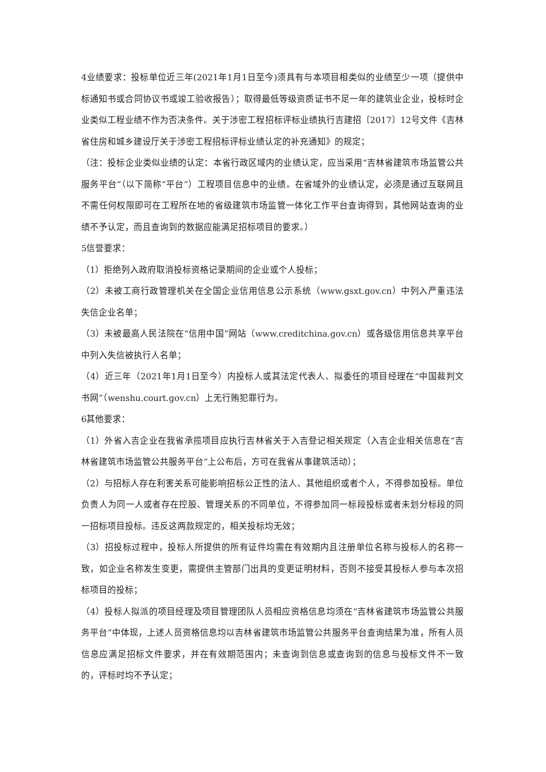4业绩要求：投标单位近三年(2021年1月1日至今)须具有与本项目相类似的业绩至少一项（提供中标通知书或合同协议书或竣工验收报告）；取得最低等级资质证书不足一年的建筑业企业，投标时企业类似工程业绩不作为否决条件。关于涉密工程招标评标业绩执行吉建招〔2017〕12号文件《吉林省住房和城乡建设厅关于涉密工程招标评标业绩认定的补充通知》的规定；
（注：投标企业类似业绩的认定：本省行政区域内的业绩认定，应当采用“吉林省建筑市场监管公共服务平台”（以下简称“平台”）工程项目信息中的业绩。在省域外的业绩认定，必须是通过互联网且不需任何权限即可在工程所在地的省级建筑市场监管一体化工作平台查询得到，其他网站查询的业绩不予认定，而且查询到的数据应能满足招标项目的要求。）
5信誉要求：
（1）拒绝列入政府取消投标资格记录期间的企业或个人投标；
（2）未被工商行政管理机关在全国企业信用信息公示系统（www.gsxt.gov.cn）中列入严重违法失信企业名单；
（3）未被最高人民法院在“信用中国”网站（www.creditchina.gov.cn）或各级信用信息共享平台中列入失信被执行人名单；
（4）近三年（2021年1月1日至今）内投标人或其法定代表人、拟委任的项目经理在“中国裁判文书网”（wenshu.court.gov.cn）上无行贿犯罪行为。
6其他要求：
（1）外省入吉企业在我省承揽项目应执行吉林省关于入吉登记相关规定（入吉企业相关信息在“吉林省建筑市场监管公共服务平台”上公布后，方可在我省从事建筑活动）；
（2）与招标人存在利害关系可能影响招标公正性的法人、其他组织或者个人，不得参加投标。单位负责人为同一人或者存在控股、管理关系的不同单位，不得参加同一标段投标或者未划分标段的同一招标项目投标。违反这两款规定的，相关投标均无效；
（3）招投标过程中，投标人所提供的所有证件均需在有效期内且注册单位名称与投标人的名称一致，如企业名称发生变更，需提供主管部门出具的变更证明材料，否则不接受其投标人参与本次招标项目的投标；
（4）投标人拟派的项目经理及项目管理团队人员相应资格信息均须在“吉林省建筑市场监管公共服务平台”中体现，上述人员资格信息均以吉林省建筑市场监管公共服务平台查询结果为准，所有人员信息应满足招标文件要求，并在有效期范围内；未查询到信息或查询到的信息与投标文件不一致的，评标时均不予认定；